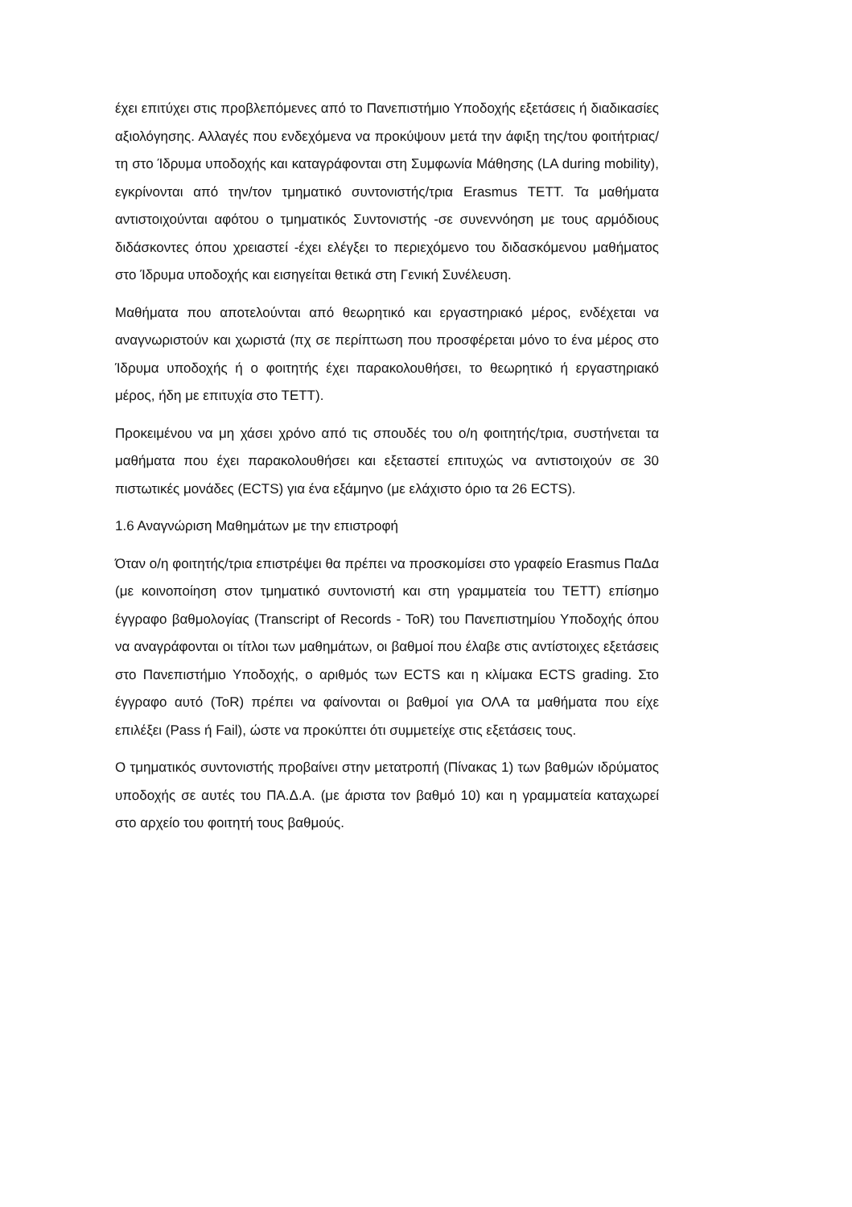έχει επιτύχει στις προβλεπόμενες από το Πανεπιστήμιο Υποδοχής εξετάσεις ή διαδικασίες αξιολόγησης. Αλλαγές που ενδεχόμενα να προκύψουν μετά την άφιξη της/του φοιτήτριας/τη στο Ίδρυμα υποδοχής και καταγράφονται στη Συμφωνία Μάθησης (LA during mobility), εγκρίνονται από την/τον τμηματικό συντονιστής/τρια Erasmus ΤΕΤΤ. Τα μαθήματα αντιστοιχούνται αφότου ο τμηματικός Συντονιστής -σε συνεννόηση με τους αρμόδιους διδάσκοντες όπου χρειαστεί -έχει ελέγξει το περιεχόμενο του διδασκόμενου μαθήματος στο Ίδρυμα υποδοχής και εισηγείται θετικά στη Γενική Συνέλευση.
Μαθήματα που αποτελούνται από θεωρητικό και εργαστηριακό μέρος, ενδέχεται να αναγνωριστούν και χωριστά (πχ σε περίπτωση που προσφέρεται μόνο το ένα μέρος στο Ίδρυμα υποδοχής ή ο φοιτητής έχει παρακολουθήσει, το θεωρητικό ή εργαστηριακό μέρος, ήδη με επιτυχία στο ΤΕΤΤ).
Προκειμένου να μη χάσει χρόνο από τις σπουδές του ο/η φοιτητής/τρια, συστήνεται τα μαθήματα που έχει παρακολουθήσει και εξεταστεί επιτυχώς να αντιστοιχούν σε 30 πιστωτικές μονάδες (ECTS) για ένα εξάμηνο (με ελάχιστο όριο τα 26 ECTS).
1.6 Αναγνώριση Μαθημάτων με την επιστροφή
Όταν ο/η φοιτητής/τρια επιστρέψει θα πρέπει να προσκομίσει στο γραφείο Erasmus ΠαΔα (με κοινοποίηση στον τμηματικό συντονιστή και στη γραμματεία του ΤΕΤΤ) επίσημο έγγραφο βαθμολογίας (Transcript of Records - ToR) του Πανεπιστημίου Υποδοχής όπου να αναγράφονται οι τίτλοι των μαθημάτων, οι βαθμοί που έλαβε στις αντίστοιχες εξετάσεις στο Πανεπιστήμιο Υποδοχής, ο αριθμός των ECTS και η κλίμακα ECTS grading. Στο έγγραφο αυτό (ToR) πρέπει να φαίνονται οι βαθμοί για ΟΛΑ τα μαθήματα που είχε επιλέξει (Pass ή Fail), ώστε να προκύπτει ότι συμμετείχε στις εξετάσεις τους.
Ο τμηματικός συντονιστής προβαίνει στην μετατροπή (Πίνακας 1) των βαθμών ιδρύματος υποδοχής σε αυτές του ΠΑ.Δ.Α. (με άριστα τον βαθμό 10) και η γραμματεία καταχωρεί στο αρχείο του φοιτητή τους βαθμούς.